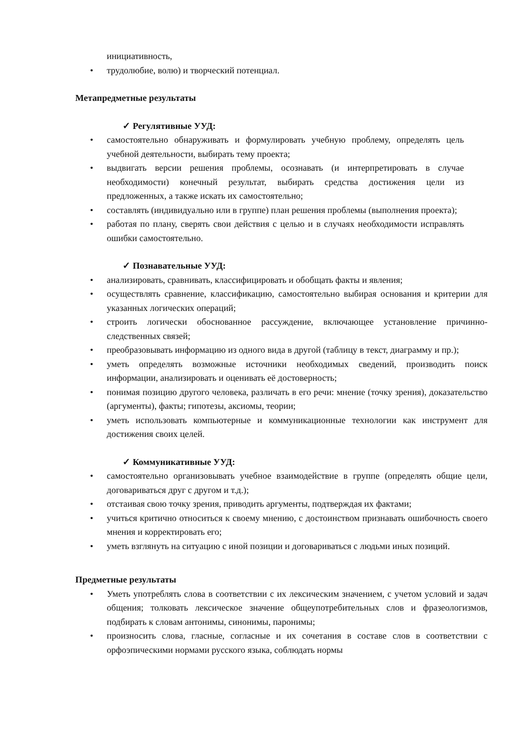инициативность,
• трудолюбие, волю) и творческий потенциал.
Метапредметные результаты
✓ Регулятивные УУД:
• самостоятельно обнаруживать и формулировать учебную проблему, определять цель учебной деятельности, выбирать тему проекта;
• выдвигать версии решения проблемы, осознавать (и интерпретировать в случае необходимости) конечный результат, выбирать средства достижения цели из предложенных, а также искать их самостоятельно;
• составлять (индивидуально или в группе) план решения проблемы (выполнения проекта);
• работая по плану, сверять свои действия с целью и в случаях необходимости исправлять ошибки самостоятельно.
✓ Познавательные УУД:
• анализировать, сравнивать, классифицировать и обобщать факты и явления;
• осуществлять сравнение, классификацию, самостоятельно выбирая основания и критерии для указанных логических операций;
• строить логически обоснованное рассуждение, включающее установление причинно- следственных связей;
• преобразовывать информацию из одного вида в другой (таблицу в текст, диаграмму и пр.);
• уметь определять возможные источники необходимых сведений, производить поиск информации, анализировать и оценивать её достоверность;
• понимая позицию другого человека, различать в его речи: мнение (точку зрения), доказательство (аргументы), факты; гипотезы, аксиомы, теории;
• уметь использовать компьютерные и коммуникационные технологии как инструмент для достижения своих целей.
✓ Коммуникативные УУД:
• самостоятельно организовывать учебное взаимодействие в группе (определять общие цели, договариваться друг с другом и т.д.);
• отстаивая свою точку зрения, приводить аргументы, подтверждая их фактами;
• учиться критично относиться к своему мнению, с достоинством признавать ошибочность своего мнения и корректировать его;
• уметь взглянуть на ситуацию с иной позиции и договариваться с людьми иных позиций.
Предметные результаты
• Уметь употреблять слова в соответствии с их лексическим значением, с учетом условий и задач общения; толковать лексическое значение общеупотребительных слов и фразеологизмов, подбирать к словам антонимы, синонимы, паронимы;
• произносить слова, гласные, согласные и их сочетания в составе слов в соответствии с орфоэпическими нормами русского языка, соблюдать нормы